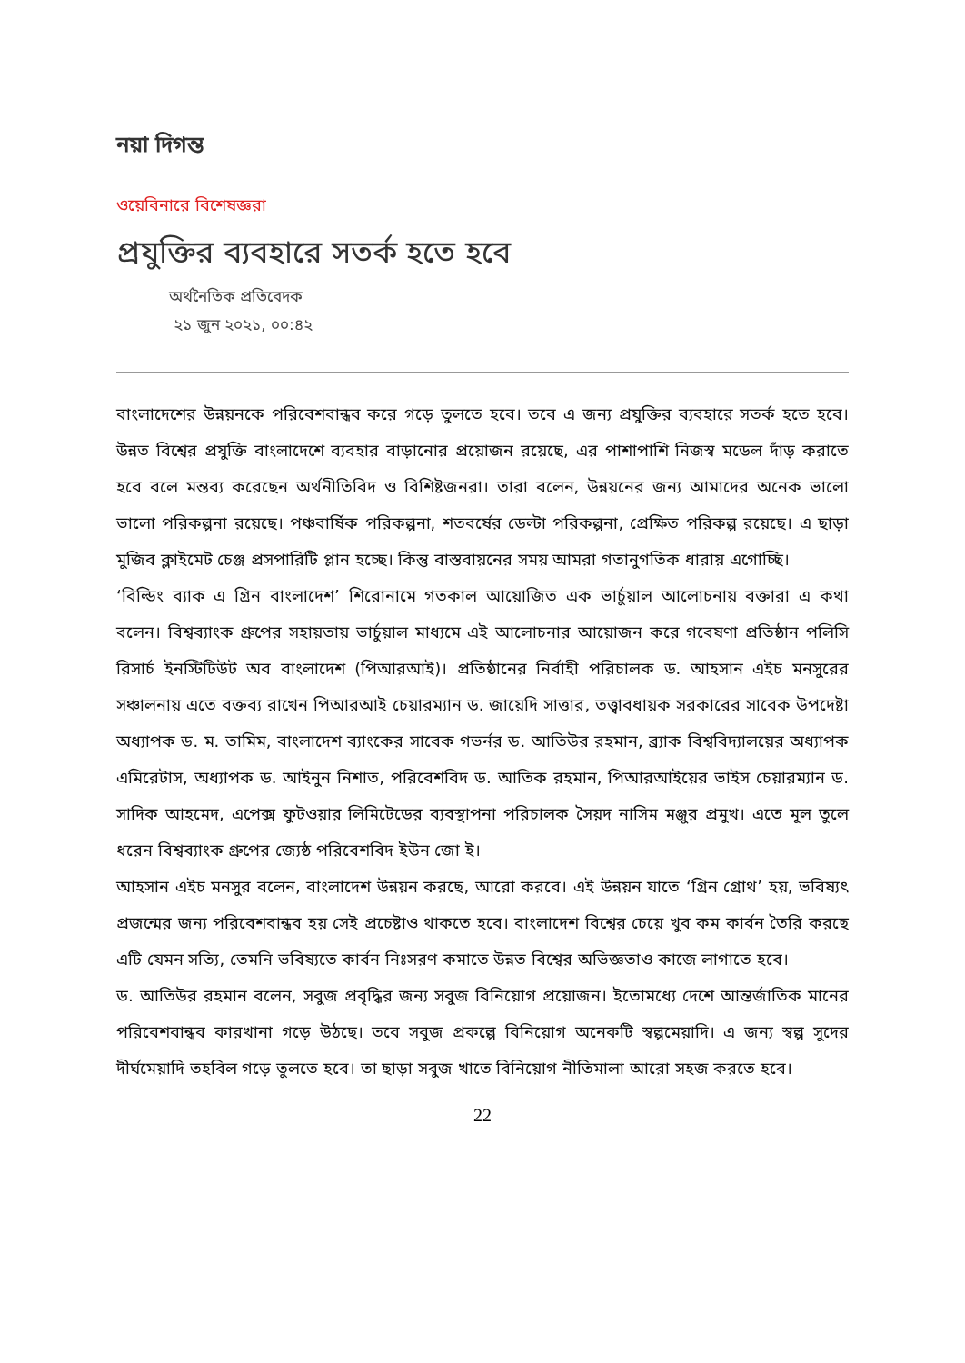নয়া দিগন্ত
ওয়েবিনারে বিশেষজ্ঞরা
প্রযুক্তির ব্যবহারে সতর্ক হতে হবে
অর্থনৈতিক প্রতিবেদক
২১ জুন ২০২১, ০০:৪২
বাংলাদেশের উন্নয়নকে পরিবেশবান্ধব করে গড়ে তুলতে হবে। তবে এ জন্য প্রযুক্তির ব্যবহারে সতর্ক হতে হবে। উন্নত বিশ্বের প্রযুক্তি বাংলাদেশে ব্যবহার বাড়ানোর প্রয়োজন রয়েছে, এর পাশাপাশি নিজস্ব মডেল দাঁড় করাতে হবে বলে মন্তব্য করেছেন অর্থনীতিবিদ ও বিশিষ্টজনরা। তারা বলেন, উন্নয়নের জন্য আমাদের অনেক ভালো ভালো পরিকল্পনা রয়েছে। পঞ্চবার্ষিক পরিকল্পনা, শতবর্ষের ডেল্টা পরিকল্পনা, প্রেক্ষিত পরিকল্প রয়েছে। এ ছাড়া মুজিব ক্লাইমেট চেঞ্জ প্রসপারিটি প্লান হচ্ছে। কিন্তু বাস্তবায়নের সময় আমরা গতানুগতিক ধারায় এগোচ্ছি।
‘বিল্ডিং ব্যাক এ গ্রিন বাংলাদেশ’ শিরোনামে গতকাল আয়োজিত এক ভার্চুয়াল আলোচনায় বক্তারা এ কথা বলেন। বিশ্বব্যাংক গ্রুপের সহায়তায় ভার্চুয়াল মাধ্যমে এই আলোচনার আয়োজন করে গবেষণা প্রতিষ্ঠান পলিসি রিসার্চ ইনস্টিটিউট অব বাংলাদেশ (পিআরআই)। প্রতিষ্ঠানের নির্বাহী পরিচালক ড. আহসান এইচ মনসুরের সঞ্চালনায় এতে বক্তব্য রাখেন পিআরআই চেয়ারম্যান ড. জায়েদি সাত্তার, তত্ত্বাবধায়ক সরকারের সাবেক উপদেষ্টা অধ্যাপক ড. ম. তামিম, বাংলাদেশ ব্যাংকের সাবেক গভর্নর ড. আতিউর রহমান, ব্র্যাক বিশ্ববিদ্যালয়ের অধ্যাপক এমিরেটাস, অধ্যাপক ড. আইনুন নিশাত, পরিবেশবিদ ড. আতিক রহমান, পিআরআইয়ের ভাইস চেয়ারম্যান ড. সাদিক আহমেদ, এপেক্স ফুটওয়ার লিমিটেডের ব্যবস্থাপনা পরিচালক সৈয়দ নাসিম মঞ্জুর প্রমুখ। এতে মূল তুলে ধরেন বিশ্বব্যাংক গ্রুপের জ্যেষ্ঠ পরিবেশবিদ ইউন জো ই।
আহসান এইচ মনসুর বলেন, বাংলাদেশ উন্নয়ন করছে, আরো করবে। এই উন্নয়ন যাতে ‘গ্রিন গ্রোথ’ হয়, ভবিষ্যৎ প্রজন্মের জন্য পরিবেশবান্ধব হয় সেই প্রচেষ্টাও থাকতে হবে। বাংলাদেশ বিশ্বের চেয়ে খুব কম কার্বন তৈরি করছে এটি যেমন সত্যি, তেমনি ভবিষ্যতে কার্বন নিঃসরণ কমাতে উন্নত বিশ্বের অভিজ্ঞতাও কাজে লাগাতে হবে।
ড. আতিউর রহমান বলেন, সবুজ প্রবৃদ্ধির জন্য সবুজ বিনিয়োগ প্রয়োজন। ইতোমধ্যে দেশে আন্তর্জাতিক মানের পরিবেশবান্ধব কারখানা গড়ে উঠছে। তবে সবুজ প্রকল্পে বিনিয়োগ অনেকটি স্বল্পমেয়াদি। এ জন্য স্বল্প সুদের দীর্ঘমেয়াদি তহবিল গড়ে তুলতে হবে। তা ছাড়া সবুজ খাতে বিনিয়োগ নীতিমালা আরো সহজ করতে হবে।
22